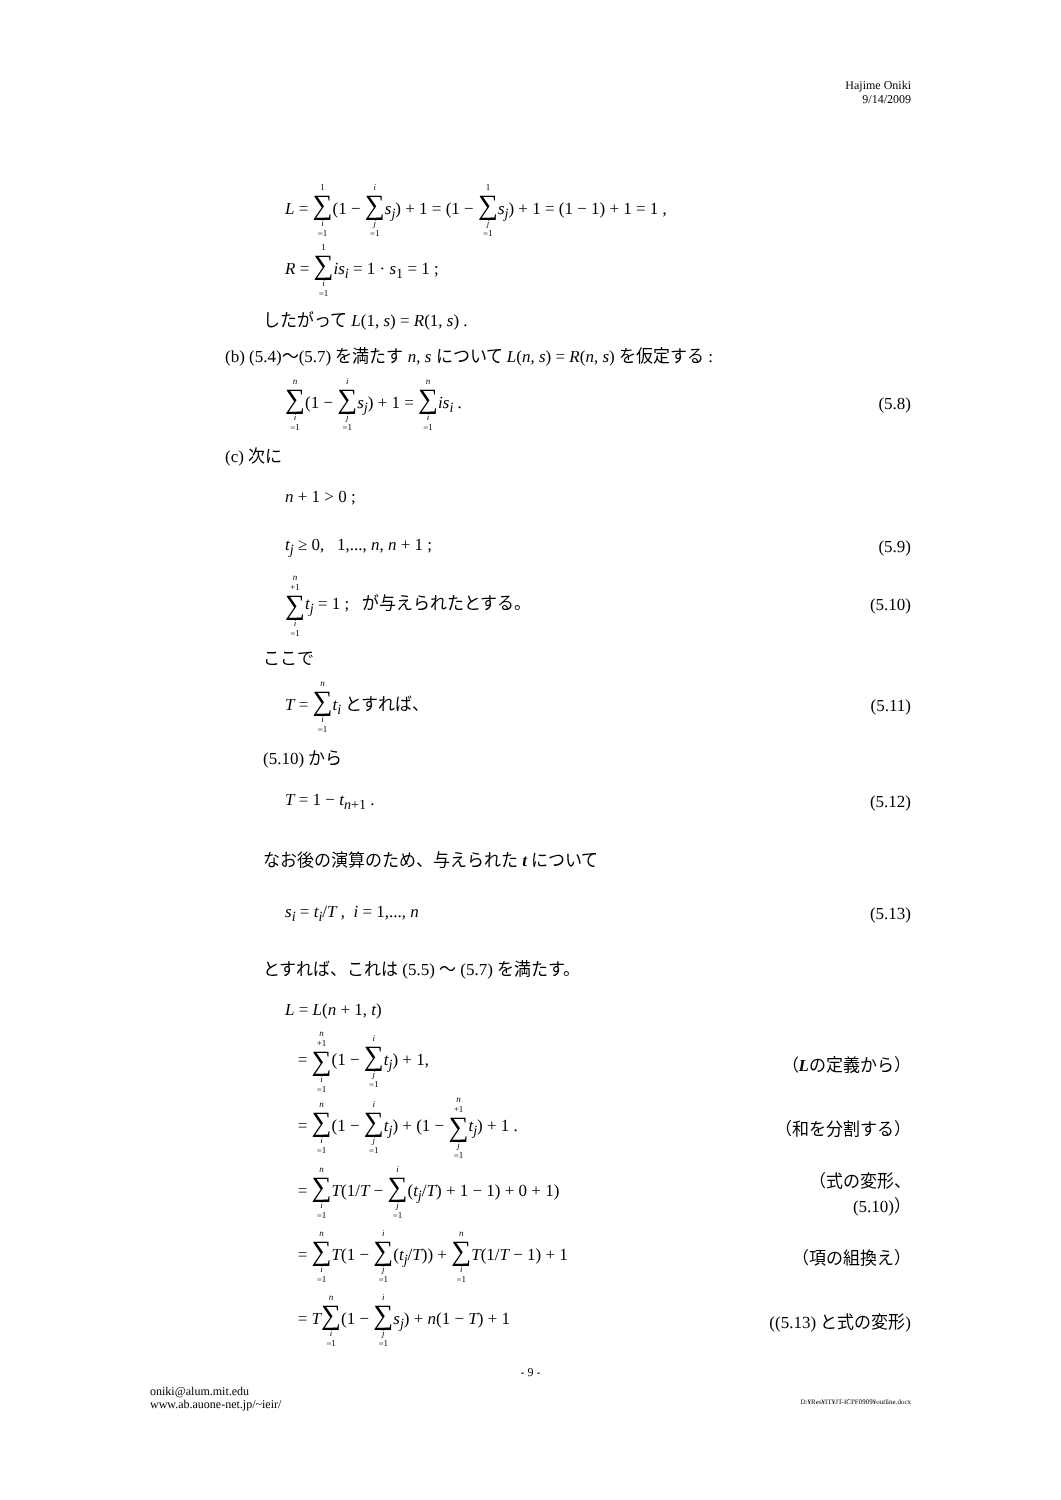Hajime Oniki
9/14/2009
L = 1 ∑ i =1(1 − i ∑ j =1 s<sub>j</sub>) + 1 = (1 − 1 ∑ j =1 s<sub>j</sub>) + 1 = (1 − 1) + 1 = 1 ,
R = 1 ∑ i =1 is<sub>i</sub> = 1 · s<sub>1</sub> = 1 ;
したがって L(1, s) = R(1, s) .
(b) (5.4)〜(5.7) を満たす n, s について L(n, s) = R(n, s) を仮定する :
n ∑ i =1(1 − i ∑ j =1 s<sub>j</sub>) + 1 = n ∑ i =1 is<sub>i</sub> .
(5.8)
(c) 次に
n + 1 > 0 ;
t<sub>j</sub> ≥ 0, 1,..., n, n + 1 ; (5.9)
n +1 ∑ i =1 t<sub>j</sub> = 1 ; が与えられたとする。
(5.10)
ここで
T = n ∑ i =1 t<sub>i</sub> とすれば、 (5.11)
(5.10) から
T = 1 − t<sub>n+1</sub> . (5.12)
なお後の演算のため、与えられた t について
s<sub>i</sub> = t<sub>i</sub>/T , i = 1,..., n (5.13)
とすれば、これは (5.5) 〜 (5.7) を満たす。
L = L(n + 1, t)
= n +1 ∑ i =1(1 − i ∑ j =1 t<sub>j</sub>) + 1,
（Lの定義から）
= n ∑ i =1(1 − i ∑ j =1 t<sub>j</sub>) + (1 − n +1 ∑ j =1 t<sub>j</sub>) + 1 .
（和を分割する）
= n ∑ i =1 T(1/T − i ∑ j =1(t<sub>j</sub>/T) + 1 − 1) + 0 + 1)
（式の変形、(5.10)）
= n ∑ i =1 T(1 − i ∑ j =1(t<sub>j</sub>/T)) + n ∑ i =1 T(1/T − 1) + 1
（項の組換え）
= Tn ∑ i =1(1 − i ∑ j =1 s<sub>j</sub>) + n(1 − T) + 1
((5.13) と式の変形)
- 9 -
oniki@alum.mit.edu
www.ab.auone-net.jp/~ieir/
D:¥Res¥IT¥JT-ICPF0909¥outline.docx